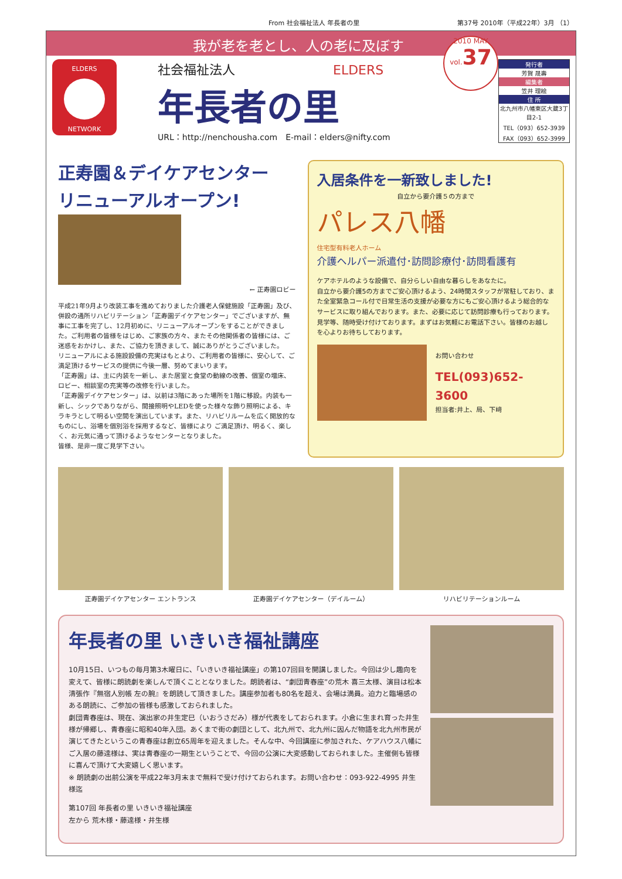From 社会福祉法人 年長者の里 第37号 2010年（平成22年）3月 （1）
我が老を老とし、人の老に及ぼす
ELDERS
NETWORK
社会福祉法人 ELDERS
年長者の里
URL：http://nenchousha.com　E-mail：elders@nifty.com
2010 MAY
vol.37
発行者
芳賀 晟壽
編集者
笠井 理絵
住 所
北九州市八幡東区大蔵3丁目2-1
TEL（093）652-3939
FAX（093）652-3999
正寿園＆デイケアセンター
リニューアルオープン!
← 正寿園ロビー
平成21年9月より改装工事を進めておりました介護老人保健施設「正寿園」及び、併設の通所リハビリテーション「正寿園デイケアセンター」でございますが、無事に工事を完了し、12月初めに、リニューアルオープンをすることができました。ご利用者の皆様をはじめ、ご家族の方々、またその他関係者の皆様には、ご迷惑をおかけし、また、ご協力を頂きまして、誠にありがとうございました。
リニューアルによる施設設備の充実はもとより、ご利用者の皆様に、安心して、ご満足頂けるサービスの提供に今後一層、努めてまいります。
「正寿園」は、主に内装を一新し、また居室と食堂の動線の改善、個室の増床、ロビー、相談室の充実等の改修を行いました。
「正寿園デイケアセンター」は、以前は3階にあった場所を1階に移設。内装も一新し、シックでありながら、間接照明やLEDを使った様々な飾り照明による、キラキラとして明るい空間を演出しています。また、リハビリルームを広く開放的なものにし、浴場を個別浴を採用するなど、皆様により ご満足頂け、明るく、楽しく、お元気に通って頂けるようなセンターとなりました。
皆様、是非一度ご見学下さい。
入居条件を一新致しました!
自立から要介護５の方まで
パレス八幡
住宅型有料老人ホーム
介護ヘルパー派遣付･訪問診療付･訪問看護有
ケアホテルのような設備で、自分らしい自由な暮らしをあなたに。
自立から要介護5の方までご安心頂けるよう、24時間スタッフが常駐しており、また全室緊急コール付で日常生活の支援が必要な方にもご安心頂けるよう総合的なサービスに取り組んでおります。また、必要に応じて訪問診療も行っております。
見学等、随時受け付けております。まずはお気軽にお電話下さい。皆様のお越しを心よりお待ちしております。
お問い合わせ
TEL(093)652-3600
担当者:井上、局、下﨑
正寿園デイケアセンター エントランス 正寿園デイケアセンター（デイルーム） リハビリテーションルーム
年長者の里 いきいき福祉講座
10月15日、いつもの毎月第3木曜日に、「いきいき福祉講座」の第107回目を開講しました。今回は少し趣向を変えて、皆様に朗読劇を楽しんで頂くこととなりました。朗読者は、“劇団青春座”の荒木 喜三太様、演目は松本清張作『無宿人別帳 左の腕』を朗読して頂きました。講座参加者も80名を超え、会場は満員。迫力と臨場感のある朗読に、ご参加の皆様も感激しておられました。
劇団青春座は、現在、演出家の井生定巳（いおうさだみ）様が代表をしておられます。小倉に生まれ育った井生様が帰郷し、青春座に昭和40年入団。あくまで街の劇団として、北九州で、北九州に因んだ物語を北九州市民が演じてきたというこの青春座は創立65周年を迎えました。そんな中、今回講座に参加された、ケアハウス八幡にご入居の藤達様は、実は青春座の一期生ということで、今回の公演に大変感動しておられました。主催側も皆様に喜んで頂けて大変嬉しく思います。
※ 朗読劇の出前公演を平成22年3月末まで無料で受け付けておられます。お問い合わせ：093-922-4995 井生様迄
第107回 年長者の里 いきいき福祉講座
左から 荒木様・藤達様・井生様